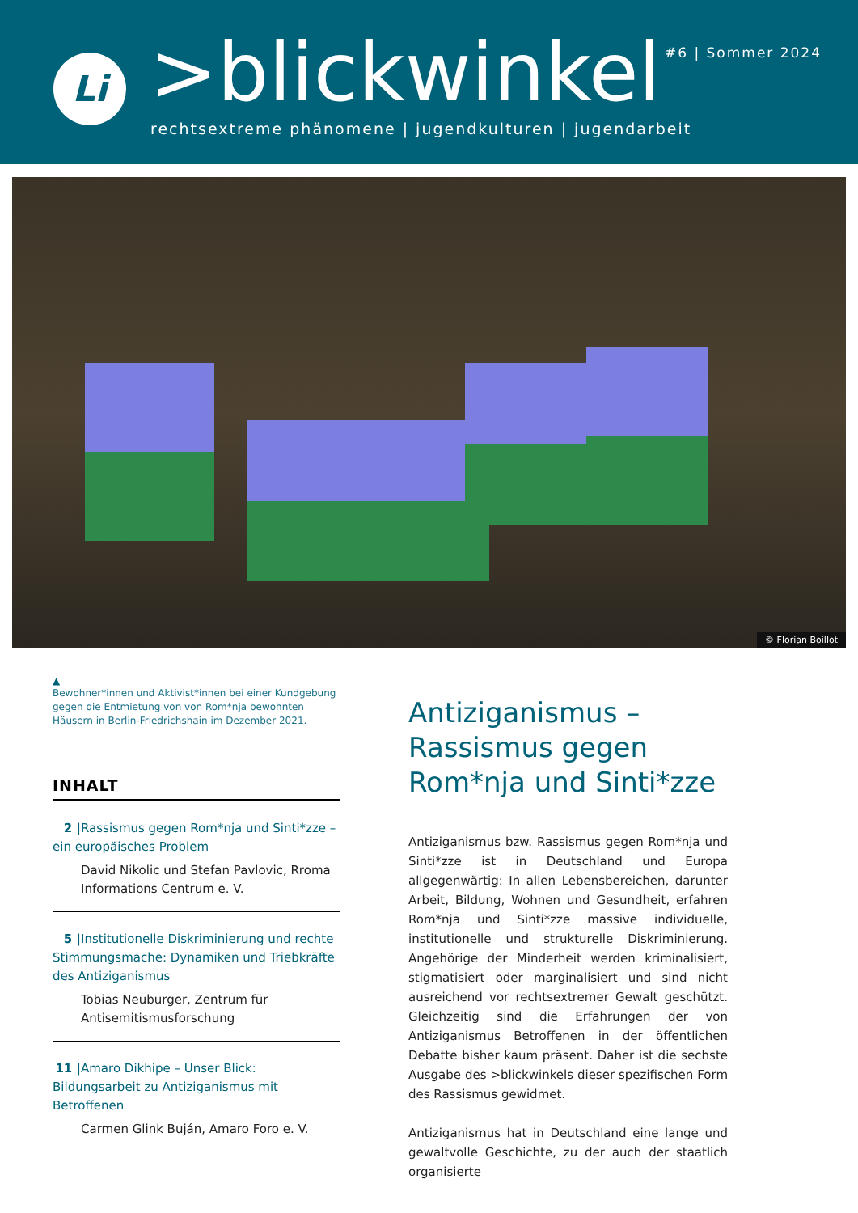Li >blickwinkel
rechtsextreme phänomene | jugendkulturen | jugendarbeit
#6 | Sommer 2024
© Florian Boillot
▲
Bewohner*innen und Aktivist*innen bei einer Kundgebung gegen die Entmietung von von Rom*nja bewohnten Häusern in Berlin-Friedrichshain im Dezember 2021.
INHALT
2 | Rassismus gegen Rom*nja und Sinti*zze – ein europäisches Problem
David Nikolic und Stefan Pavlovic, Rroma Informations Centrum e. V.
5 | Institutionelle Diskriminierung und rechte Stimmungsmache: Dynamiken und Triebkräfte des Antiziganismus
Tobias Neuburger, Zentrum für Antisemitismusforschung
11 | Amaro Dikhipe – Unser Blick: Bildungsarbeit zu Antiziganismus mit Betroffenen
Carmen Glink Buján, Amaro Foro e. V.
Antiziganismus –
Rassismus gegen Rom*nja und Sinti*zze
Antiziganismus bzw. Rassismus gegen Rom*nja und Sinti*zze ist in Deutschland und Europa allgegenwärtig: In allen Lebensbereichen, darunter Arbeit, Bildung, Wohnen und Gesundheit, erfahren Rom*nja und Sinti*zze massive individuelle, institutionelle und strukturelle Diskriminierung. Angehörige der Minderheit werden kriminalisiert, stigmatisiert oder marginalisiert und sind nicht ausreichend vor rechtsextremer Gewalt geschützt. Gleichzeitig sind die Erfahrungen der von Antiziganismus Betroffenen in der öffentlichen Debatte bisher kaum präsent. Daher ist die sechste Ausgabe des >blickwinkels dieser spezifischen Form des Rassismus gewidmet.
Antiziganismus hat in Deutschland eine lange und gewaltvolle Geschichte, zu der auch der staatlich organisierte